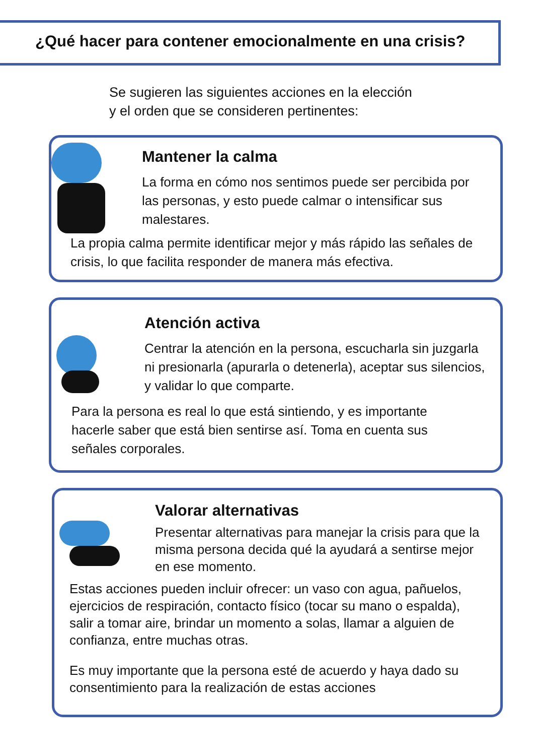¿Qué hacer para contener emocionalmente en una crisis?
Se sugieren las siguientes acciones en la elección
y el orden que se consideren pertinentes:
Mantener la calma
La forma en cómo nos sentimos puede ser percibida por las personas, y esto puede calmar o intensificar sus malestares.
La propia calma permite identificar mejor y más rápido las señales de crisis, lo que facilita responder de manera más efectiva.
Atención activa
Centrar la atención en la persona, escucharla sin juzgarla ni presionarla (apurarla o detenerla), aceptar sus silencios, y validar lo que comparte.
Para la persona es real lo que está sintiendo, y es importante hacerle saber que está bien sentirse así. Toma en cuenta sus señales corporales.
Valorar alternativas
Presentar alternativas para manejar la crisis para que la misma persona decida qué la ayudará a sentirse mejor en ese momento.
Estas acciones pueden incluir ofrecer: un vaso con agua, pañuelos, ejercicios de respiración, contacto físico (tocar su mano o espalda), salir a tomar aire, brindar un momento a solas, llamar a alguien de confianza, entre muchas otras.
Es muy importante que la persona esté de acuerdo y haya dado su consentimiento para la realización de estas acciones